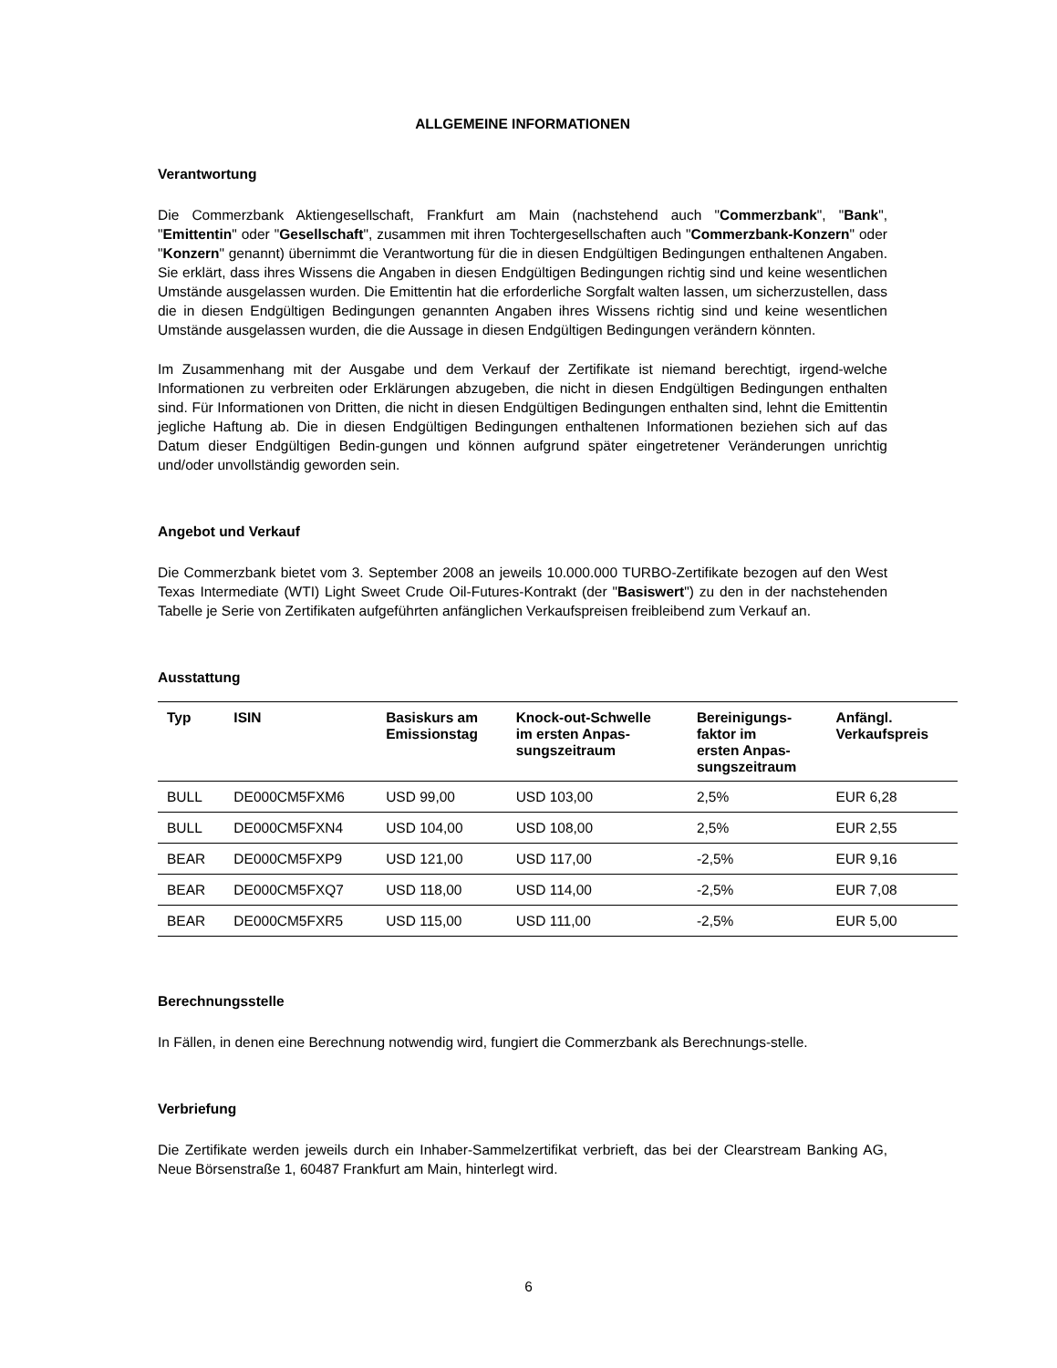ALLGEMEINE INFORMATIONEN
Verantwortung
Die Commerzbank Aktiengesellschaft, Frankfurt am Main (nachstehend auch "Commerzbank", "Bank", "Emittentin" oder "Gesellschaft", zusammen mit ihren Tochtergesellschaften auch "Commerzbank-Konzern" oder "Konzern" genannt) übernimmt die Verantwortung für die in diesen Endgültigen Bedingungen enthaltenen Angaben. Sie erklärt, dass ihres Wissens die Angaben in diesen Endgültigen Bedingungen richtig sind und keine wesentlichen Umstände ausgelassen wurden. Die Emittentin hat die erforderliche Sorgfalt walten lassen, um sicherzustellen, dass die in diesen Endgültigen Bedingungen genannten Angaben ihres Wissens richtig sind und keine wesentlichen Umstände ausgelassen wurden, die die Aussage in diesen Endgültigen Bedingungen verändern könnten.
Im Zusammenhang mit der Ausgabe und dem Verkauf der Zertifikate ist niemand berechtigt, irgend-welche Informationen zu verbreiten oder Erklärungen abzugeben, die nicht in diesen Endgültigen Bedingungen enthalten sind. Für Informationen von Dritten, die nicht in diesen Endgültigen Bedingungen enthalten sind, lehnt die Emittentin jegliche Haftung ab. Die in diesen Endgültigen Bedingungen enthaltenen Informationen beziehen sich auf das Datum dieser Endgültigen Bedin-gungen und können aufgrund später eingetretener Veränderungen unrichtig und/oder unvollständig geworden sein.
Angebot und Verkauf
Die Commerzbank bietet vom 3. September 2008 an jeweils 10.000.000 TURBO-Zertifikate bezogen auf den West Texas Intermediate (WTI) Light Sweet Crude Oil-Futures-Kontrakt (der "Basiswert") zu den in der nachstehenden Tabelle je Serie von Zertifikaten aufgeführten anfänglichen Verkaufspreisen freibleibend zum Verkauf an.
Ausstattung
| Typ | ISIN | Basiskurs am Emissionstag | Knock-out-Schwelle im ersten Anpas- sungszeitraum | Bereinigungs- faktor im ersten Anpas- sungszeitraum | Anfängl. Verkaufspreis |
| --- | --- | --- | --- | --- | --- |
| BULL | DE000CM5FXM6 | USD 99,00 | USD 103,00 | 2,5% | EUR 6,28 |
| BULL | DE000CM5FXN4 | USD 104,00 | USD 108,00 | 2,5% | EUR 2,55 |
| BEAR | DE000CM5FXP9 | USD 121,00 | USD 117,00 | -2,5% | EUR 9,16 |
| BEAR | DE000CM5FXQ7 | USD 118,00 | USD 114,00 | -2,5% | EUR 7,08 |
| BEAR | DE000CM5FXR5 | USD 115,00 | USD 111,00 | -2,5% | EUR 5,00 |
Berechnungsstelle
In Fällen, in denen eine Berechnung notwendig wird, fungiert die Commerzbank als Berechnungs-stelle.
Verbriefung
Die Zertifikate werden jeweils durch ein Inhaber-Sammelzertifikat verbrieft, das bei der Clearstream Banking AG, Neue Börsenstraße 1, 60487 Frankfurt am Main, hinterlegt wird.
6